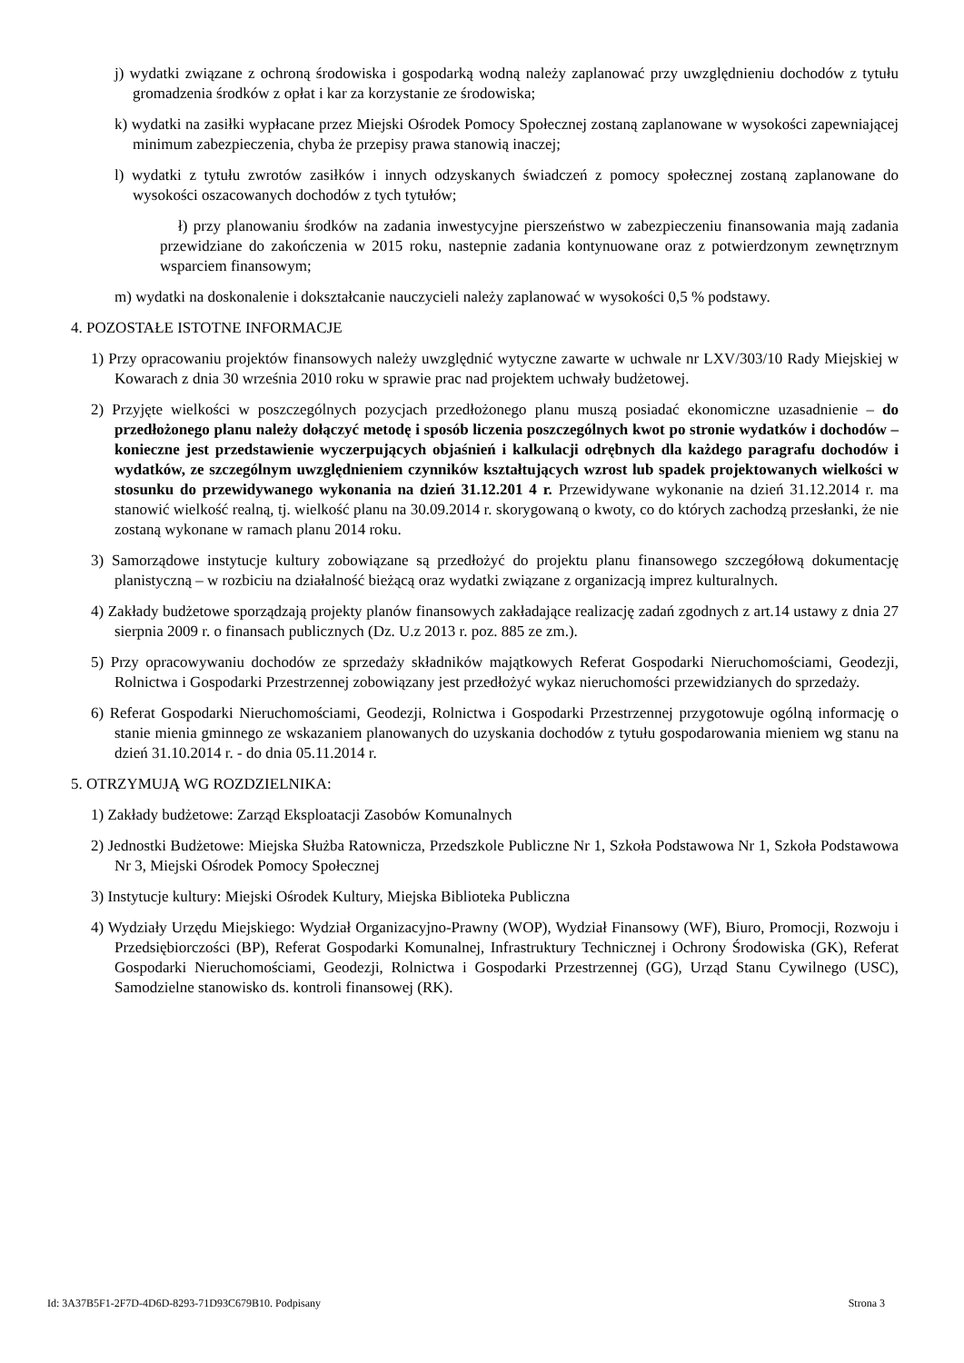j) wydatki związane z ochroną środowiska i gospodarką wodną należy zaplanować przy uwzględnieniu dochodów z tytułu gromadzenia środków z opłat i kar za korzystanie ze środowiska;
k) wydatki na zasiłki wypłacane przez Miejski Ośrodek Pomocy Społecznej zostaną zaplanowane w wysokości zapewniającej minimum zabezpieczenia, chyba że przepisy prawa stanowią inaczej;
l) wydatki z tytułu zwrotów zasiłków i innych odzyskanych świadczeń z pomocy społecznej zostaną zaplanowane do wysokości oszacowanych dochodów z tych tytułów;
ł) przy planowaniu środków na zadania inwestycyjne pierszeństwo w zabezpieczeniu finansowania mają zadania przewidziane do zakończenia w 2015 roku, nastepnie zadania kontynuowane oraz z potwierdzonym zewnętrznym wsparciem finansowym;
m) wydatki na doskonalenie i dokształcanie nauczycieli należy zaplanować w wysokości 0,5 % podstawy.
4. POZOSTAŁE ISTOTNE INFORMACJE
1) Przy opracowaniu projektów finansowych należy uwzględnić wytyczne zawarte w uchwale nr LXV/303/10 Rady Miejskiej w Kowarach z dnia 30 września 2010 roku w sprawie prac nad projektem uchwały budżetowej.
2) Przyjęte wielkości w poszczególnych pozycjach przedłożonego planu muszą posiadać ekonomiczne uzasadnienie – do przedłożonego planu należy dołączyć metodę i sposób liczenia poszczególnych kwot po stronie wydatków i dochodów – konieczne jest przedstawienie wyczerpujących objaśnień i kalkulacji odrębnych dla każdego paragrafu dochodów i wydatków, ze szczególnym uwzględnieniem czynników kształtujących wzrost lub spadek projektowanych wielkości w stosunku do przewidywanego wykonania na dzień 31.12.201 4 r. Przewidywane wykonanie na dzień 31.12.2014 r. ma stanowić wielkość realną, tj. wielkość planu na 30.09.2014 r. skorygowaną o kwoty, co do których zachodzą przesłanki, że nie zostaną wykonane w ramach planu 2014 roku.
3) Samorządowe instytucje kultury zobowiązane są przedłożyć do projektu planu finansowego szczegółową dokumentację planistyczną – w rozbiciu na działalność bieżącą oraz wydatki związane z organizacją imprez kulturalnych.
4) Zakłady budżetowe sporządzają projekty planów finansowych zakładające realizację zadań zgodnych z art.14 ustawy z dnia 27 sierpnia 2009 r. o finansach publicznych (Dz. U.z 2013 r. poz. 885 ze zm.).
5) Przy opracowywaniu dochodów ze sprzedaży składników majątkowych Referat Gospodarki Nieruchomościami, Geodezji, Rolnictwa i Gospodarki Przestrzennej zobowiązany jest przedłożyć wykaz nieruchomości przewidzianych do sprzedaży.
6) Referat Gospodarki Nieruchomościami, Geodezji, Rolnictwa i Gospodarki Przestrzennej przygotowuje ogólną informację o stanie mienia gminnego ze wskazaniem planowanych do uzyskania dochodów z tytułu gospodarowania mieniem wg stanu na dzień 31.10.2014 r. - do dnia 05.11.2014 r.
5. OTRZYMUJĄ WG ROZDZIELNIKA:
1) Zakłady budżetowe: Zarząd Eksploatacji Zasobów Komunalnych
2) Jednostki Budżetowe: Miejska Służba Ratownicza, Przedszkole Publiczne Nr 1, Szkoła Podstawowa Nr 1, Szkoła Podstawowa Nr 3, Miejski Ośrodek Pomocy Społecznej
3) Instytucje kultury: Miejski Ośrodek Kultury, Miejska Biblioteka Publiczna
4) Wydziały Urzędu Miejskiego: Wydział Organizacyjno-Prawny (WOP), Wydział Finansowy (WF), Biuro, Promocji, Rozwoju i Przedsiębiorczości (BP), Referat Gospodarki Komunalnej, Infrastruktury Technicznej i Ochrony Środowiska (GK), Referat Gospodarki Nieruchomościami, Geodezji, Rolnictwa i Gospodarki Przestrzennej (GG), Urząd Stanu Cywilnego (USC), Samodzielne stanowisko ds. kontroli finansowej (RK).
Id: 3A37B5F1-2F7D-4D6D-8293-71D93C679B10. Podpisany Strona 3